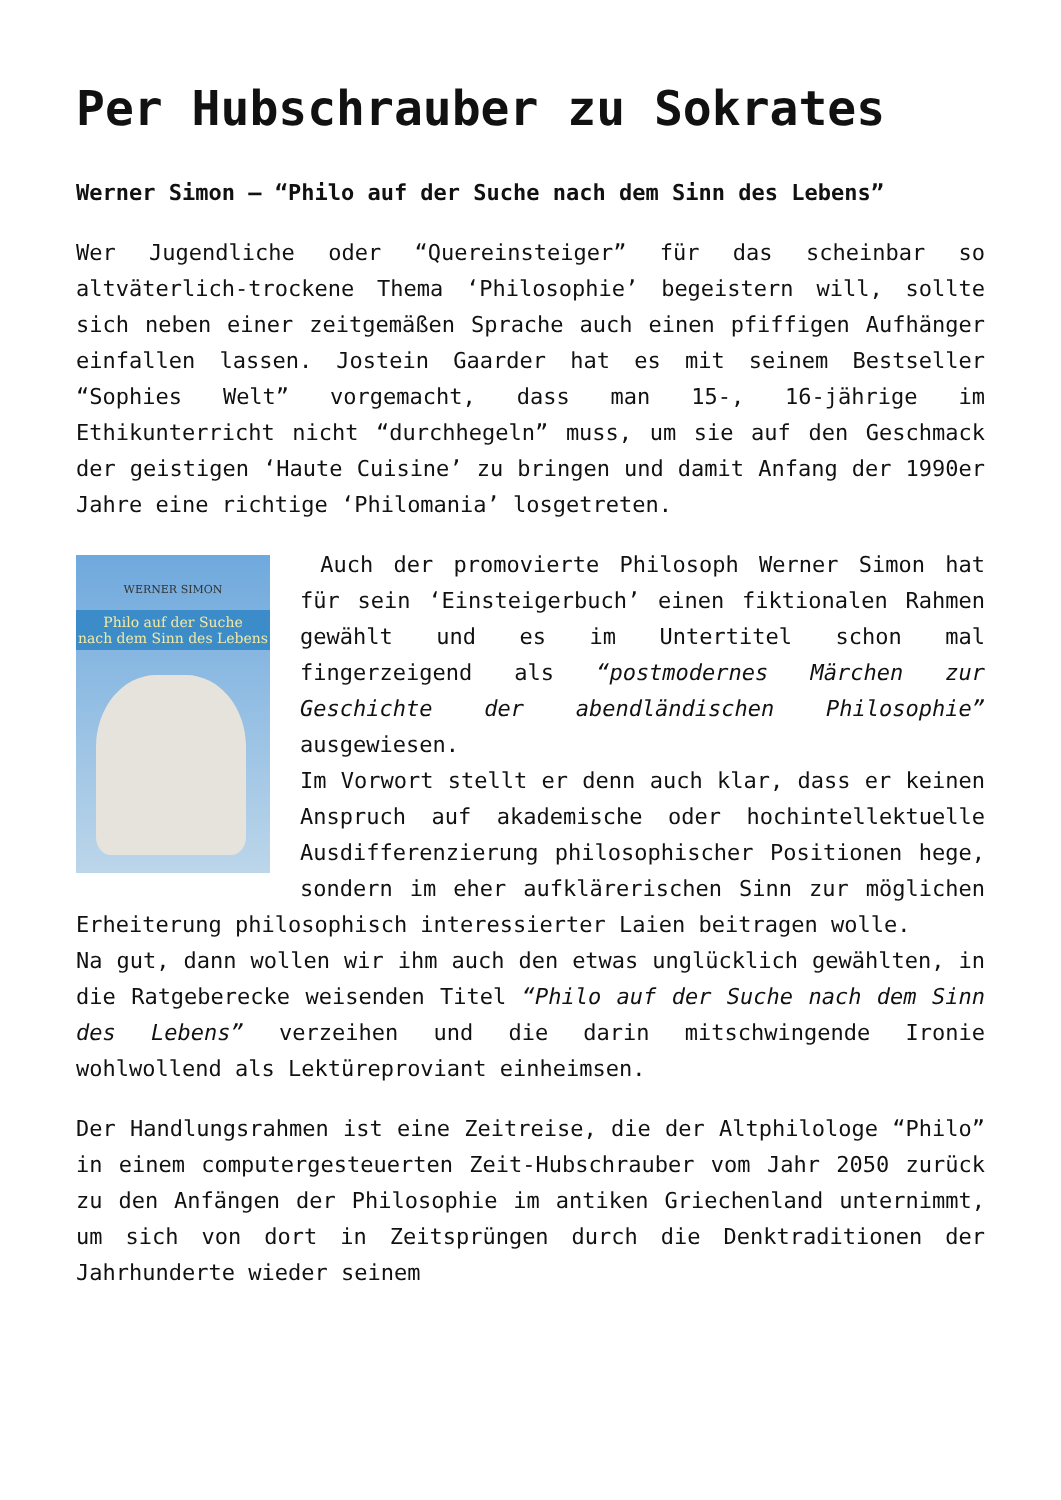Per Hubschrauber zu Sokrates
Werner Simon – “Philo auf der Suche nach dem Sinn des Lebens”
Wer Jugendliche oder “Quereinsteiger” für das scheinbar so altväterlich-trockene Thema ‘Philosophie’ begeistern will, sollte sich neben einer zeitgemäßen Sprache auch einen pfiffigen Aufhänger einfallen lassen. Jostein Gaarder hat es mit seinem Bestseller “Sophies Welt” vorgemacht, dass man 15-, 16-jährige im Ethikunterricht nicht “durchhegeln” muss, um sie auf den Geschmack der geistigen ‘Haute Cuisine’ zu bringen und damit Anfang der 1990er Jahre eine richtige ‘Philomania’ losgetreten.
WERNER SIMON
Philo auf der Suche
nach dem Sinn des Lebens
Auch der promovierte Philosoph Werner Simon hat für sein ‘Einsteigerbuch’ einen fiktionalen Rahmen gewählt und es im Untertitel schon mal fingerzeigend als “postmodernes Märchen zur Geschichte der abendländischen Philosophie” ausgewiesen.
Im Vorwort stellt er denn auch klar, dass er keinen Anspruch auf akademische oder hochintellektuelle Ausdifferenzierung philosophischer Positionen hege, sondern im eher aufklärerischen Sinn zur möglichen Erheiterung philosophisch interessierter Laien beitragen wolle.
Na gut, dann wollen wir ihm auch den etwas unglücklich gewählten, in die Ratgeberecke weisenden Titel “Philo auf der Suche nach dem Sinn des Lebens” verzeihen und die darin mitschwingende Ironie wohlwollend als Lektüreproviant einheimsen.
Der Handlungsrahmen ist eine Zeitreise, die der Altphilologe “Philo” in einem computergesteuerten Zeit-Hubschrauber vom Jahr 2050 zurück zu den Anfängen der Philosophie im antiken Griechenland unternimmt, um sich von dort in Zeitsprüngen durch die Denktraditionen der Jahrhunderte wieder seinem